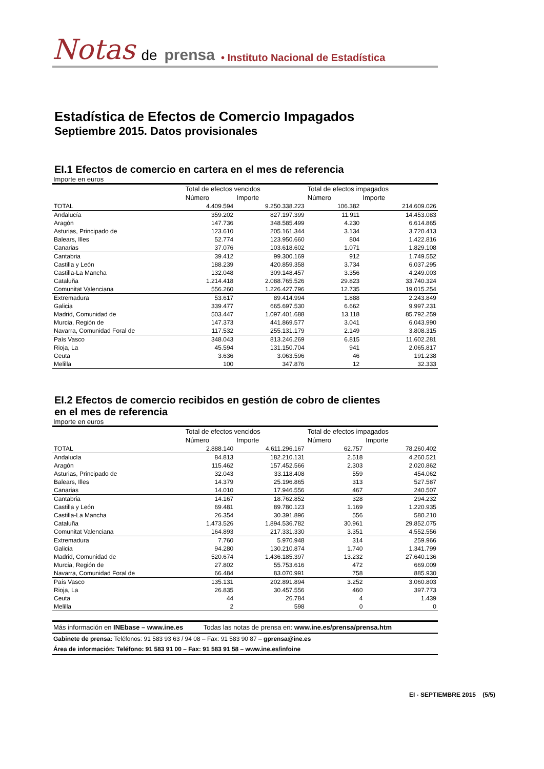Notas de prensa • Instituto Nacional de Estadística
Estadística de Efectos de Comercio Impagados
Septiembre 2015. Datos provisionales
EI.1 Efectos de comercio en cartera en el mes de referencia
Importe en euros
| | Total de efectos vencidos | | Total de efectos impagados | |
| --- | --- | --- | --- | --- |
| | Número | Importe | Número | Importe |
| TOTAL | 4.409.594 | 9.250.338.223 | 106.382 | 214.609.026 |
| Andalucía | 359.202 | 827.197.399 | 11.911 | 14.453.083 |
| Aragón | 147.736 | 348.585.499 | 4.230 | 6.614.865 |
| Asturias, Principado de | 123.610 | 205.161.344 | 3.134 | 3.720.413 |
| Balears, Illes | 52.774 | 123.950.660 | 804 | 1.422.816 |
| Canarias | 37.076 | 103.618.602 | 1.071 | 1.829.108 |
| Cantabria | 39.412 | 99.300.169 | 912 | 1.749.552 |
| Castilla y León | 188.239 | 420.859.358 | 3.734 | 6.037.295 |
| Castilla-La Mancha | 132.048 | 309.148.457 | 3.356 | 4.249.003 |
| Cataluña | 1.214.418 | 2.088.765.526 | 29.823 | 33.740.324 |
| Comunitat Valenciana | 556.260 | 1.226.427.796 | 12.735 | 19.015.254 |
| Extremadura | 53.617 | 89.414.994 | 1.888 | 2.243.849 |
| Galicia | 339.477 | 665.697.530 | 6.662 | 9.997.231 |
| Madrid, Comunidad de | 503.447 | 1.097.401.688 | 13.118 | 85.792.259 |
| Murcia, Región de | 147.373 | 441.869.577 | 3.041 | 6.043.990 |
| Navarra, Comunidad Foral de | 117.532 | 255.131.179 | 2.149 | 3.808.315 |
| País Vasco | 348.043 | 813.246.269 | 6.815 | 11.602.281 |
| Rioja, La | 45.594 | 131.150.704 | 941 | 2.065.817 |
| Ceuta | 3.636 | 3.063.596 | 46 | 191.238 |
| Melilla | 100 | 347.876 | 12 | 32.333 |
EI.2 Efectos de comercio recibidos en gestión de cobro de clientes
en el mes de referencia
Importe en euros
| | Total de efectos vencidos | | Total de efectos impagados | |
| --- | --- | --- | --- | --- |
| | Número | Importe | Número | Importe |
| TOTAL | 2.888.140 | 4.611.296.167 | 62.757 | 78.260.402 |
| Andalucía | 84.813 | 182.210.131 | 2.518 | 4.260.521 |
| Aragón | 115.462 | 157.452.566 | 2.303 | 2.020.862 |
| Asturias, Principado de | 32.043 | 33.118.408 | 559 | 454.062 |
| Balears, Illes | 14.379 | 25.196.865 | 313 | 527.587 |
| Canarias | 14.010 | 17.946.556 | 467 | 240.507 |
| Cantabria | 14.167 | 18.762.852 | 328 | 294.232 |
| Castilla y León | 69.481 | 89.780.123 | 1.169 | 1.220.935 |
| Castilla-La Mancha | 26.354 | 30.391.896 | 556 | 580.210 |
| Cataluña | 1.473.526 | 1.894.536.782 | 30.961 | 29.852.075 |
| Comunitat Valenciana | 164.893 | 217.331.330 | 3.351 | 4.552.556 |
| Extremadura | 7.760 | 5.970.948 | 314 | 259.966 |
| Galicia | 94.280 | 130.210.874 | 1.740 | 1.341.799 |
| Madrid, Comunidad de | 520.674 | 1.436.185.397 | 13.232 | 27.640.136 |
| Murcia, Región de | 27.802 | 55.753.616 | 472 | 669.009 |
| Navarra, Comunidad Foral de | 66.484 | 83.070.991 | 758 | 885.930 |
| País Vasco | 135.131 | 202.891.894 | 3.252 | 3.060.803 |
| Rioja, La | 26.835 | 30.457.556 | 460 | 397.773 |
| Ceuta | 44 | 26.784 | 4 | 1.439 |
| Melilla | 2 | 598 | 0 | 0 |
Más información en INEbase – www.ine.es Todas las notas de prensa en: www.ine.es/prensa/prensa.htm
Gabinete de prensa: Teléfonos: 91 583 93 63 / 94 08 – Fax: 91 583 90 87 – gprensa@ine.es
Área de información: Teléfono: 91 583 91 00 – Fax: 91 583 91 58 – www.ine.es/infoine
EI - SEPTIEMBRE 2015 (5/5)